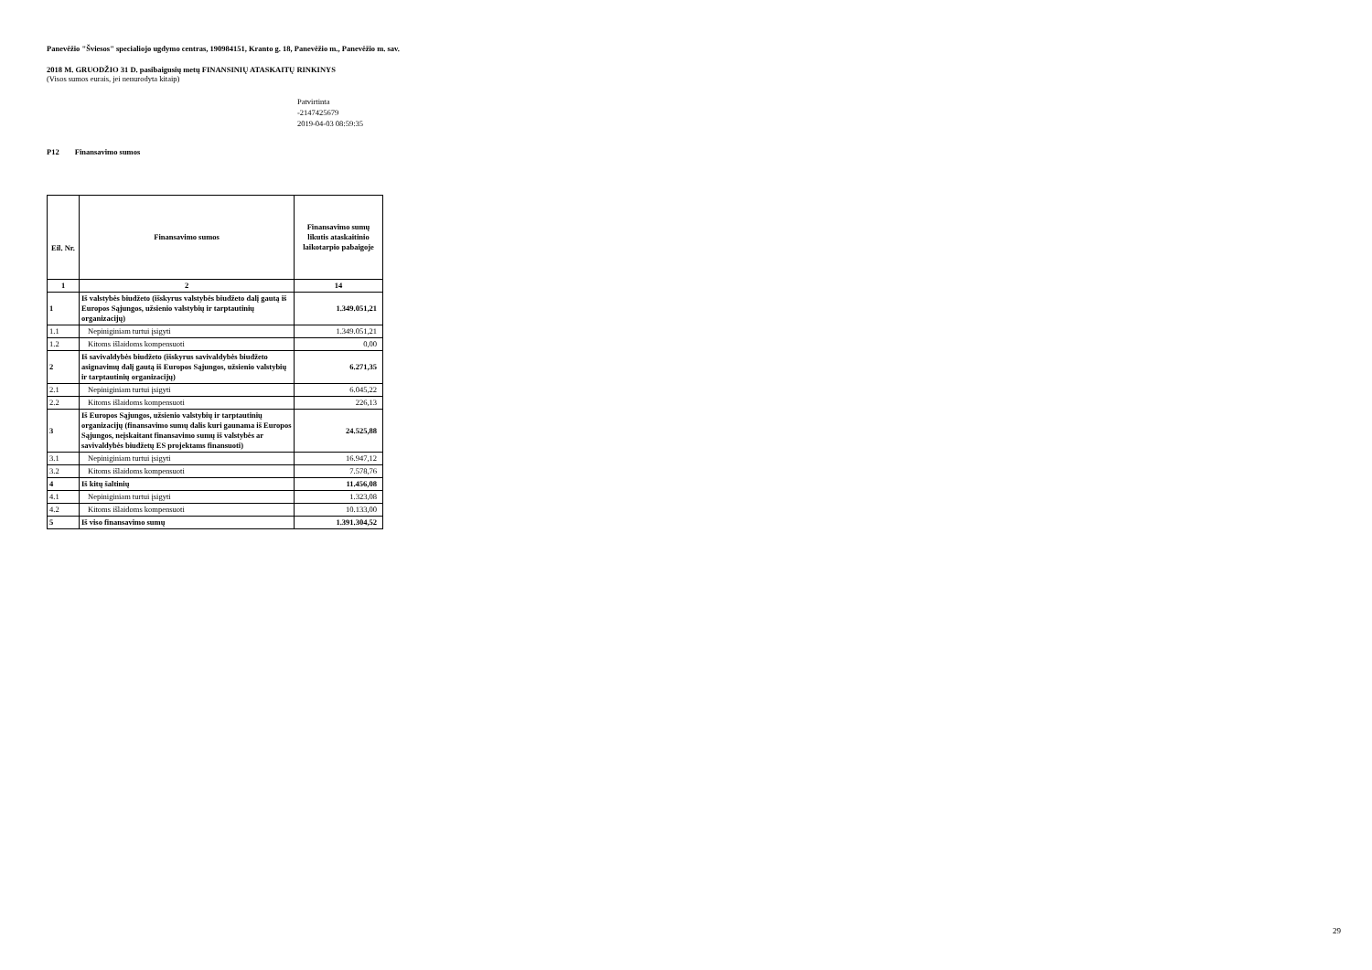Panevėžio "Šviesos" specialiojo ugdymo centras, 190984151, Kranto g. 18, Panevėžio m., Panevėžio m. sav.
2018 M. GRUODŽIO 31 D. pasibaigusių metų FINANSINIŲ ATASKAITŲ RINKINYS
(Visos sumos eurais, jei nenurodyta kitaip)
Patvirtinta
-2147425679
2019-04-03 08:59:35
P12 Finansavimo sumos
| Eil. Nr. | Finansavimo sumos | Finansavimo sumų likutis ataskaitinio laikotarpio pabaigoje |
| --- | --- | --- |
| 1 | 2 | 14 |
| 1 | Iš valstybės biudžeto (išskyrus valstybės biudžeto dalį gautą iš Europos Sąjungos, užsienio valstybių ir tarptautinių organizacijų) | 1.349.051,21 |
| 1.1 | Nepiniginiam turtui įsigyti | 1.349.051,21 |
| 1.2 | Kitoms išlaidoms kompensuoti | 0,00 |
| 2 | Iš savivaldybės biudžeto (išskyrus savivaldybės biudžeto asignavimų dalį gautą iš Europos Sąjungos, užsienio valstybių ir tarptautinių organizacijų) | 6.271,35 |
| 2.1 | Nepiniginiam turtui įsigyti | 6.045,22 |
| 2.2 | Kitoms išlaidoms kompensuoti | 226,13 |
| 3 | Iš Europos Sąjungos, užsienio valstybių ir tarptautinių organizacijų (finansavimo sumų dalis kuri gaunama iš Europos Sąjungos, neįskaitant finansavimo sumų iš valstybės ar savivaldybės biudžetų ES projektams finansuoti) | 24.525,88 |
| 3.1 | Nepiniginiam turtui įsigyti | 16.947,12 |
| 3.2 | Kitoms išlaidoms kompensuoti | 7.578,76 |
| 4 | Iš kitų šaltinių | 11.456,08 |
| 4.1 | Nepiniginiam turtui įsigyti | 1.323,08 |
| 4.2 | Kitoms išlaidoms kompensuoti | 10.133,00 |
| 5 | Iš viso finansavimo sumų | 1.391.304,52 |
29